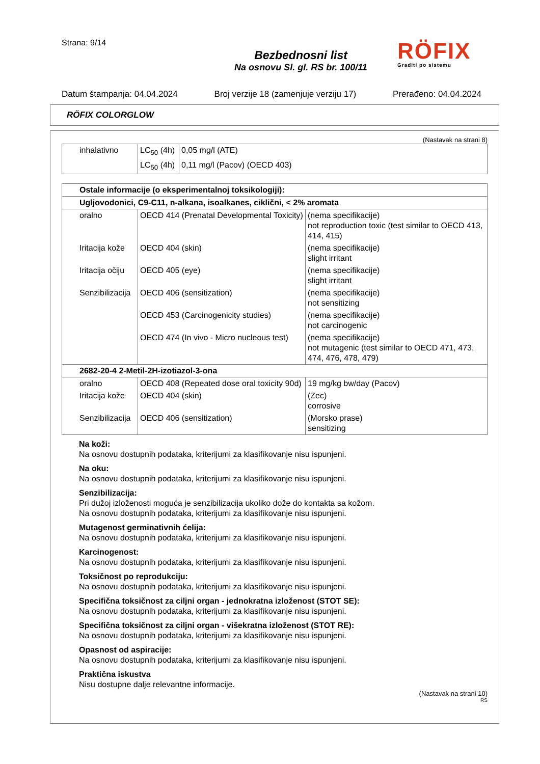Strana: 9/14
Bezbednosni list
Na osnovu Sl. gl. RS br. 100/11
RÖFIX
Graditi po sistemu
Datum štampanja: 04.04.2024 Broj verzije 18 (zamenjuje verziju 17) Prerađeno: 04.04.2024
RÖFIX COLORGLOW
(Nastavak na strani 8)
| inhalativno | LC<sub>50</sub> (4h) | 0,05 mg/l (ATE) |
| | LC<sub>50</sub> (4h) | 0,11 mg/l (Pacov) (OECD 403) |
| Ostale informacije (o eksperimentalnoj toksikologiji): | | |
| Ugljovodonici, C9-C11, n-alkana, isoalkanes, ciklični, < 2% aromata | | |
| oralno | OECD 414 (Prenatal Developmental Toxicity) | (nema specifikacije) not reproduction toxic (test similar to OECD 413, 414, 415) |
| Iritacija kože | OECD 404 (skin) | (nema specifikacije) slight irritant |
| Iritacija očiju | OECD 405 (eye) | (nema specifikacije) slight irritant |
| Senzibilizacija | OECD 406 (sensitization) | (nema specifikacije) not sensitizing |
| | OECD 453 (Carcinogenicity studies) | (nema specifikacije) not carcinogenic |
| | OECD 474 (In vivo - Micro nucleous test) | (nema specifikacije) not mutagenic (test similar to OECD 471, 473, 474, 476, 478, 479) |
| 2682-20-4 2-Metil-2H-izotiazol-3-ona | | |
| oralno | OECD 408 (Repeated dose oral toxicity 90d) | 19 mg/kg bw/day (Pacov) |
| Iritacija kože | OECD 404 (skin) | (Zec) corrosive |
| Senzibilizacija | OECD 406 (sensitization) | (Morsko prase) sensitizing |
Na koži:
Na osnovu dostupnih podataka, kriterijumi za klasifikovanje nisu ispunjeni.
Na oku:
Na osnovu dostupnih podataka, kriterijumi za klasifikovanje nisu ispunjeni.
Senzibilizacija:
Pri dužoj izloženosti moguća je senzibilizacija ukoliko dože do kontakta sa kožom.
Na osnovu dostupnih podataka, kriterijumi za klasifikovanje nisu ispunjeni.
Mutagenost germinativnih ćelija:
Na osnovu dostupnih podataka, kriterijumi za klasifikovanje nisu ispunjeni.
Karcinogenost:
Na osnovu dostupnih podataka, kriterijumi za klasifikovanje nisu ispunjeni.
Toksičnost po reprodukciju:
Na osnovu dostupnih podataka, kriterijumi za klasifikovanje nisu ispunjeni.
Specifična toksičnost za ciljni organ - jednokratna izloženost (STOT SE):
Na osnovu dostupnih podataka, kriterijumi za klasifikovanje nisu ispunjeni.
Specifična toksičnost za ciljni organ - višekratna izloženost (STOT RE):
Na osnovu dostupnih podataka, kriterijumi za klasifikovanje nisu ispunjeni.
Opasnost od aspiracije:
Na osnovu dostupnih podataka, kriterijumi za klasifikovanje nisu ispunjeni.
Praktična iskustva
Nisu dostupne dalje relevantne informacije.
(Nastavak na strani 10)
RS